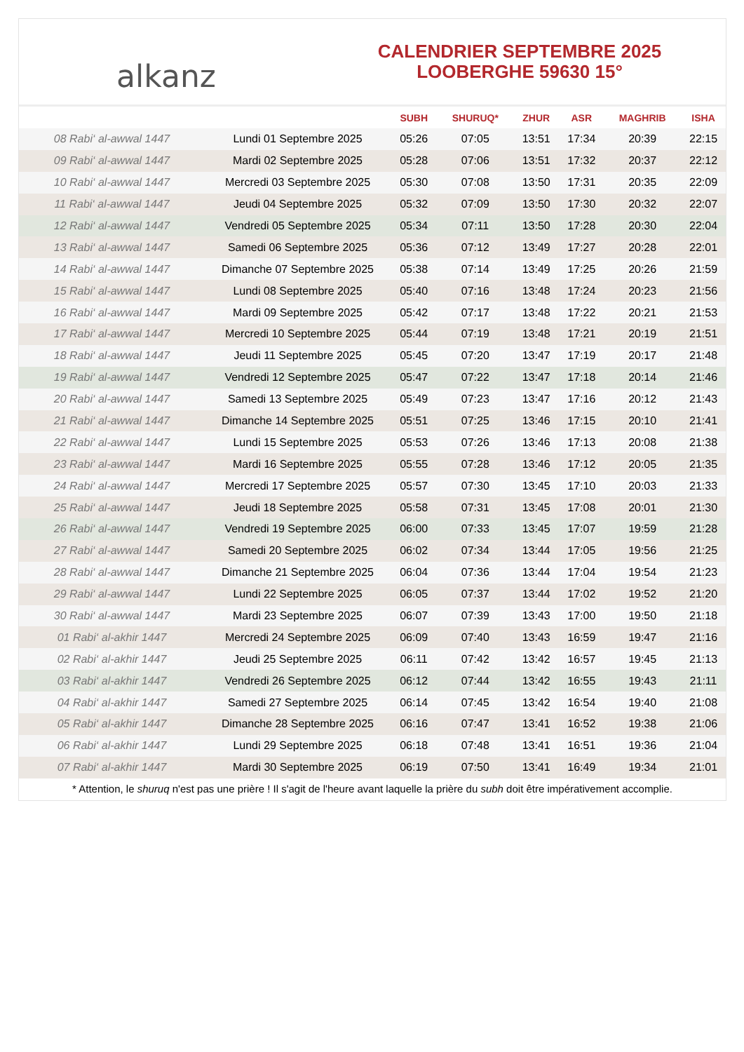alkanz
CALENDRIER SEPTEMBRE 2025
LOOBERGHE 59630 15°
| | | SUBH | SHURUQ* | ZHUR | ASR | MAGHRIB | ISHA |
| --- | --- | --- | --- | --- | --- | --- | --- |
| 08 Rabi‘ al-awwal 1447 | Lundi 01 Septembre 2025 | 05:26 | 07:05 | 13:51 | 17:34 | 20:39 | 22:15 |
| 09 Rabi‘ al-awwal 1447 | Mardi 02 Septembre 2025 | 05:28 | 07:06 | 13:51 | 17:32 | 20:37 | 22:12 |
| 10 Rabi‘ al-awwal 1447 | Mercredi 03 Septembre 2025 | 05:30 | 07:08 | 13:50 | 17:31 | 20:35 | 22:09 |
| 11 Rabi‘ al-awwal 1447 | Jeudi 04 Septembre 2025 | 05:32 | 07:09 | 13:50 | 17:30 | 20:32 | 22:07 |
| 12 Rabi‘ al-awwal 1447 | Vendredi 05 Septembre 2025 | 05:34 | 07:11 | 13:50 | 17:28 | 20:30 | 22:04 |
| 13 Rabi‘ al-awwal 1447 | Samedi 06 Septembre 2025 | 05:36 | 07:12 | 13:49 | 17:27 | 20:28 | 22:01 |
| 14 Rabi‘ al-awwal 1447 | Dimanche 07 Septembre 2025 | 05:38 | 07:14 | 13:49 | 17:25 | 20:26 | 21:59 |
| 15 Rabi‘ al-awwal 1447 | Lundi 08 Septembre 2025 | 05:40 | 07:16 | 13:48 | 17:24 | 20:23 | 21:56 |
| 16 Rabi‘ al-awwal 1447 | Mardi 09 Septembre 2025 | 05:42 | 07:17 | 13:48 | 17:22 | 20:21 | 21:53 |
| 17 Rabi‘ al-awwal 1447 | Mercredi 10 Septembre 2025 | 05:44 | 07:19 | 13:48 | 17:21 | 20:19 | 21:51 |
| 18 Rabi‘ al-awwal 1447 | Jeudi 11 Septembre 2025 | 05:45 | 07:20 | 13:47 | 17:19 | 20:17 | 21:48 |
| 19 Rabi‘ al-awwal 1447 | Vendredi 12 Septembre 2025 | 05:47 | 07:22 | 13:47 | 17:18 | 20:14 | 21:46 |
| 20 Rabi‘ al-awwal 1447 | Samedi 13 Septembre 2025 | 05:49 | 07:23 | 13:47 | 17:16 | 20:12 | 21:43 |
| 21 Rabi‘ al-awwal 1447 | Dimanche 14 Septembre 2025 | 05:51 | 07:25 | 13:46 | 17:15 | 20:10 | 21:41 |
| 22 Rabi‘ al-awwal 1447 | Lundi 15 Septembre 2025 | 05:53 | 07:26 | 13:46 | 17:13 | 20:08 | 21:38 |
| 23 Rabi‘ al-awwal 1447 | Mardi 16 Septembre 2025 | 05:55 | 07:28 | 13:46 | 17:12 | 20:05 | 21:35 |
| 24 Rabi‘ al-awwal 1447 | Mercredi 17 Septembre 2025 | 05:57 | 07:30 | 13:45 | 17:10 | 20:03 | 21:33 |
| 25 Rabi‘ al-awwal 1447 | Jeudi 18 Septembre 2025 | 05:58 | 07:31 | 13:45 | 17:08 | 20:01 | 21:30 |
| 26 Rabi‘ al-awwal 1447 | Vendredi 19 Septembre 2025 | 06:00 | 07:33 | 13:45 | 17:07 | 19:59 | 21:28 |
| 27 Rabi‘ al-awwal 1447 | Samedi 20 Septembre 2025 | 06:02 | 07:34 | 13:44 | 17:05 | 19:56 | 21:25 |
| 28 Rabi‘ al-awwal 1447 | Dimanche 21 Septembre 2025 | 06:04 | 07:36 | 13:44 | 17:04 | 19:54 | 21:23 |
| 29 Rabi‘ al-awwal 1447 | Lundi 22 Septembre 2025 | 06:05 | 07:37 | 13:44 | 17:02 | 19:52 | 21:20 |
| 30 Rabi‘ al-awwal 1447 | Mardi 23 Septembre 2025 | 06:07 | 07:39 | 13:43 | 17:00 | 19:50 | 21:18 |
| 01 Rabi‘ al-akhir 1447 | Mercredi 24 Septembre 2025 | 06:09 | 07:40 | 13:43 | 16:59 | 19:47 | 21:16 |
| 02 Rabi‘ al-akhir 1447 | Jeudi 25 Septembre 2025 | 06:11 | 07:42 | 13:42 | 16:57 | 19:45 | 21:13 |
| 03 Rabi‘ al-akhir 1447 | Vendredi 26 Septembre 2025 | 06:12 | 07:44 | 13:42 | 16:55 | 19:43 | 21:11 |
| 04 Rabi‘ al-akhir 1447 | Samedi 27 Septembre 2025 | 06:14 | 07:45 | 13:42 | 16:54 | 19:40 | 21:08 |
| 05 Rabi‘ al-akhir 1447 | Dimanche 28 Septembre 2025 | 06:16 | 07:47 | 13:41 | 16:52 | 19:38 | 21:06 |
| 06 Rabi‘ al-akhir 1447 | Lundi 29 Septembre 2025 | 06:18 | 07:48 | 13:41 | 16:51 | 19:36 | 21:04 |
| 07 Rabi‘ al-akhir 1447 | Mardi 30 Septembre 2025 | 06:19 | 07:50 | 13:41 | 16:49 | 19:34 | 21:01 |
* Attention, le shuruq n'est pas une prière ! Il s'agit de l'heure avant laquelle la prière du subh doit être impérativement accomplie.